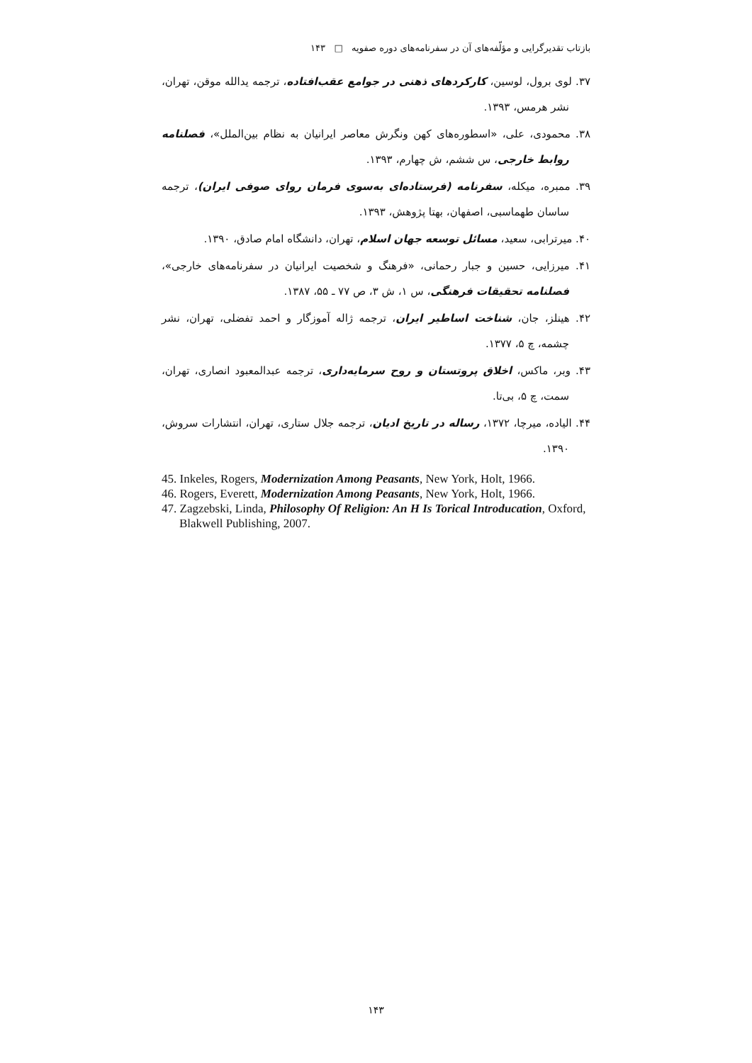بازتاب تقدیرگرایی و مؤلّفه‌های آن در سفرنامه‌های دوره صفویه □ ۱۴۳
۳۷. لوی برول، لوسین، کارکردهای ذهنی در جوامع عقب‌افتاده، ترجمه یدالله موقن، تهران، نشر هرمس، ۱۳۹۳.
۳۸. محمودی، علی، «اسطوره‌های کهن ونگرش معاصر ایرانیان به نظام بین‌الملل»، فصلنامه روابط خارجی، س ششم، ش چهارم، ۱۳۹۳.
۳۹. ممبره، میکله، سفرنامه (فرستاده‌ای به‌سوی فرمان روای صوفی ایران)، ترجمه ساسان طهماسبی، اصفهان، بهتا پژوهش، ۱۳۹۳.
۴۰. میرترابی، سعید، مسائل توسعه جهان اسلام، تهران، دانشگاه امام صادق، ۱۳۹۰.
۴۱. میرزایی، حسین و جبار رحمانی، «فرهنگ و شخصیت ایرانیان در سفرنامه‌های خارجی»، فصلنامه تحقیقات فرهنگی، س ۱، ش ۳، ص ۷۷ ـ ۵۵، ۱۳۸۷.
۴۲. هینلز، جان، شناخت اساطیر ایران، ترجمه ژاله آموزگار و احمد تفضلی، تهران، نشر چشمه، چ ۵، ۱۳۷۷.
۴۳. وبر، ماکس، اخلاق پروتستان و روح سرمایه‌داری، ترجمه عبدالمعبود انصاری، تهران، سمت، چ ۵، بی‌تا.
۴۴. الیاده، میرچا، ۱۳۷۲، رساله در تاریخ ادیان، ترجمه جلال ستاری، تهران، انتشارات سروش، ۱۳۹۰.
45. Inkeles, Rogers, Modernization Among Peasants, New York, Holt, 1966.
46. Rogers, Everett, Modernization Among Peasants, New York, Holt, 1966.
47. Zagzebski, Linda, Philosophy Of Religion: An H Is Torical Introducation, Oxford, Blakwell Publishing, 2007.
۱۴۳